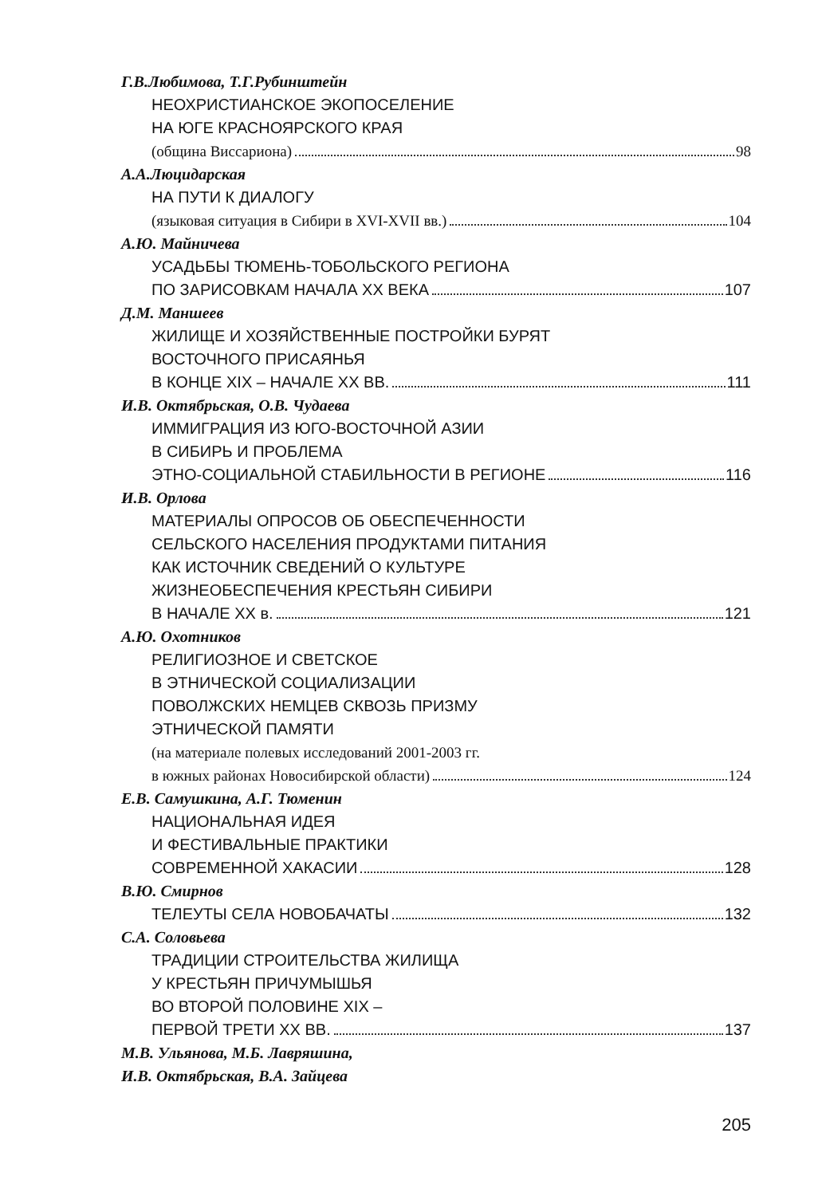Г.В.Любимова, Т.Г.Рубинштейн
НЕОХРИСТИАНСКОЕ ЭКОПОСЕЛЕНИЕ
НА ЮГЕ КРАСНОЯРСКОГО КРАЯ
(община Виссариона) 98
А.А.Люцидарская
НА ПУТИ К ДИАЛОГУ
(языковая ситуация в Сибири в XVI-XVII вв.) 104
А.Ю. Майничева
УСАДЬБЫ ТЮМЕНЬ-ТОБОЛЬСКОГО РЕГИОНА
ПО ЗАРИСОВКАМ НАЧАЛА XX ВЕКА 107
Д.М. Маншеев
ЖИЛИЩЕ И ХОЗЯЙСТВЕННЫЕ ПОСТРОЙКИ БУРЯТ
ВОСТОЧНОГО ПРИСАЯНЬЯ
В КОНЦЕ XIX – НАЧАЛЕ XX ВВ. 111
И.В. Октябрьская, О.В. Чудаева
ИММИГРАЦИЯ ИЗ ЮГО-ВОСТОЧНОЙ АЗИИ
В СИБИРЬ И ПРОБЛЕМА
ЭТНО-СОЦИАЛЬНОЙ СТАБИЛЬНОСТИ В РЕГИОНЕ 116
И.В. Орлова
МАТЕРИАЛЫ ОПРОСОВ ОБ ОБЕСПЕЧЕННОСТИ
СЕЛЬСКОГО НАСЕЛЕНИЯ ПРОДУКТАМИ ПИТАНИЯ
КАК ИСТОЧНИК СВЕДЕНИЙ О КУЛЬТУРЕ
ЖИЗНЕОБЕСПЕЧЕНИЯ КРЕСТЬЯН СИБИРИ
В НАЧАЛЕ XX в. 121
А.Ю. Охотников
РЕЛИГИОЗНОЕ И СВЕТСКОЕ
В ЭТНИЧЕСКОЙ СОЦИАЛИЗАЦИИ
ПОВОЛЖСКИХ НЕМЦЕВ СКВОЗЬ ПРИЗМУ
ЭТНИЧЕСКОЙ ПАМЯТИ
(на материале полевых исследований 2001-2003 гг.
в южных районах Новосибирской области) 124
Е.В. Самушкина, А.Г. Тюменин
НАЦИОНАЛЬНАЯ ИДЕЯ
И ФЕСТИВАЛЬНЫЕ ПРАКТИКИ
СОВРЕМЕННОЙ ХАКАСИИ 128
В.Ю. Смирнов
ТЕЛЕУТЫ СЕЛА НОВОБАЧАТЫ 132
С.А. Соловьева
ТРАДИЦИИ СТРОИТЕЛЬСТВА ЖИЛИЩА
У КРЕСТЬЯН ПРИЧУМЫШЬЯ
ВО ВТОРОЙ ПОЛОВИНЕ XIX –
ПЕРВОЙ ТРЕТИ XX ВВ. 137
М.В. Ульянова, М.Б. Лавряшина,
И.В. Октябрьская, В.А. Зайцева
205